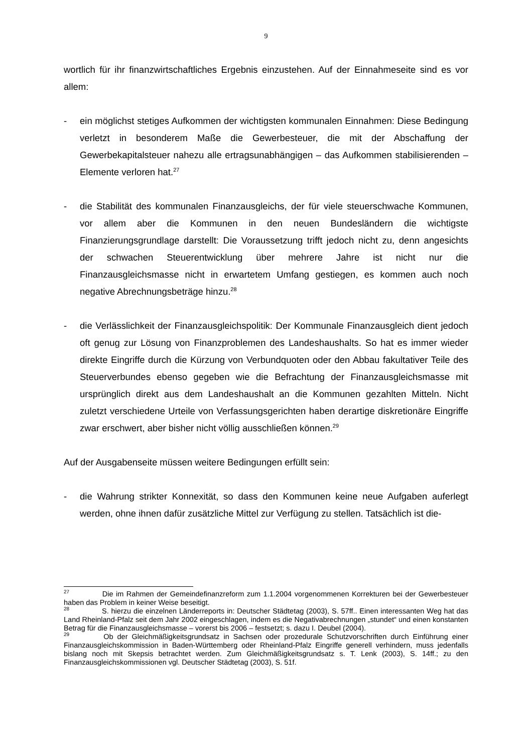9
wortlich für ihr finanzwirtschaftliches Ergebnis einzustehen. Auf der Einnahmeseite sind es vor allem:
- ein möglichst stetiges Aufkommen der wichtigsten kommunalen Einnahmen: Diese Bedingung verletzt in besonderem Maße die Gewerbesteuer, die mit der Abschaffung der Gewerbekapitalsteuer nahezu alle ertragsunabhängigen – das Aufkommen stabilisierenden – Elemente verloren hat.<sup>27</sup>
- die Stabilität des kommunalen Finanzausgleichs, der für viele steuerschwache Kommunen, vor allem aber die Kommunen in den neuen Bundesländern die wichtigste Finanzierungsgrundlage darstellt: Die Voraussetzung trifft jedoch nicht zu, denn angesichts der schwachen Steuerentwicklung über mehrere Jahre ist nicht nur die Finanzausgleichsmasse nicht in erwartetem Umfang gestiegen, es kommen auch noch negative Abrechnungsbeträge hinzu.<sup>28</sup>
- die Verlässlichkeit der Finanzausgleichspolitik: Der Kommunale Finanzausgleich dient jedoch oft genug zur Lösung von Finanzproblemen des Landeshaushalts. So hat es immer wieder direkte Eingriffe durch die Kürzung von Verbundquoten oder den Abbau fakultativer Teile des Steuerverbundes ebenso gegeben wie die Befrachtung der Finanzausgleichsmasse mit ursprünglich direkt aus dem Landeshaushalt an die Kommunen gezahlten Mitteln. Nicht zuletzt verschiedene Urteile von Verfassungsgerichten haben derartige diskretionäre Eingriffe zwar erschwert, aber bisher nicht völlig ausschließen können.<sup>29</sup>
Auf der Ausgabenseite müssen weitere Bedingungen erfüllt sein:
- die Wahrung strikter Konnexität, so dass den Kommunen keine neue Aufgaben auferlegt werden, ohne ihnen dafür zusätzliche Mittel zur Verfügung zu stellen. Tatsächlich ist die-
<sup>27</sup> Die im Rahmen der Gemeindefinanzreform zum 1.1.2004 vorgenommenen Korrekturen bei der Gewerbesteuer haben das Problem in keiner Weise beseitigt.
<sup>28</sup> S. hierzu die einzelnen Länderreports in: Deutscher Städtetag (2003), S. 57ff.. Einen interessanten Weg hat das Land Rheinland-Pfalz seit dem Jahr 2002 eingeschlagen, indem es die Negativabrechnungen „stundet“ und einen konstanten Betrag für die Finanzausgleichsmasse – vorerst bis 2006 – festsetzt; s. dazu I. Deubel (2004).
<sup>29</sup> Ob der Gleichmäßigkeitsgrundsatz in Sachsen oder prozedurale Schutzvorschriften durch Einführung einer Finanzausgleichskommission in Baden-Württemberg oder Rheinland-Pfalz Eingriffe generell verhindern, muss jedenfalls bislang noch mit Skepsis betrachtet werden. Zum Gleichmäßigkeitsgrundsatz s. T. Lenk (2003), S. 14ff.; zu den Finanzausgleichskommissionen vgl. Deutscher Städtetag (2003), S. 51f.